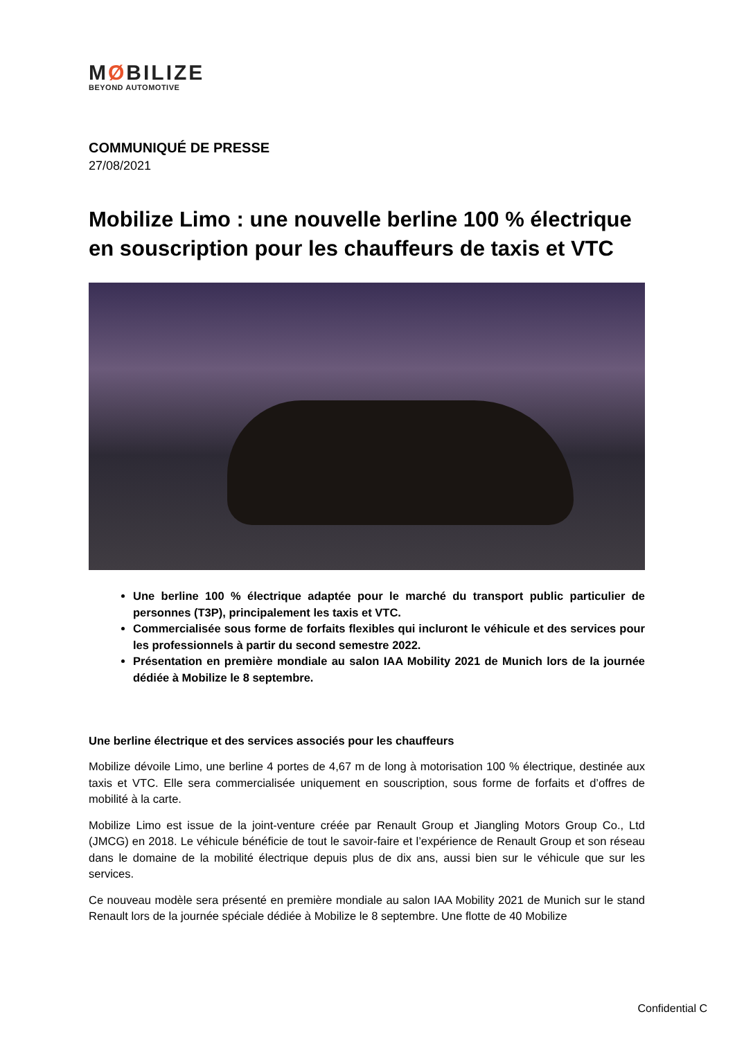MØBILIZE
BEYOND AUTOMOTIVE
COMMUNIQUÉ DE PRESSE
27/08/2021
Mobilize Limo : une nouvelle berline 100 % électrique en souscription pour les chauffeurs de taxis et VTC
Une berline 100 % électrique adaptée pour le marché du transport public particulier de personnes (T3P), principalement les taxis et VTC.
Commercialisée sous forme de forfaits flexibles qui incluront le véhicule et des services pour les professionnels à partir du second semestre 2022.
Présentation en première mondiale au salon IAA Mobility 2021 de Munich lors de la journée dédiée à Mobilize le 8 septembre.
Une berline électrique et des services associés pour les chauffeurs
Mobilize dévoile Limo, une berline 4 portes de 4,67 m de long à motorisation 100 % électrique, destinée aux taxis et VTC. Elle sera commercialisée uniquement en souscription, sous forme de forfaits et d’offres de mobilité à la carte.
Mobilize Limo est issue de la joint-venture créée par Renault Group et Jiangling Motors Group Co., Ltd (JMCG) en 2018. Le véhicule bénéficie de tout le savoir-faire et l’expérience de Renault Group et son réseau dans le domaine de la mobilité électrique depuis plus de dix ans, aussi bien sur le véhicule que sur les services.
Ce nouveau modèle sera présenté en première mondiale au salon IAA Mobility 2021 de Munich sur le stand Renault lors de la journée spéciale dédiée à Mobilize le 8 septembre. Une flotte de 40 Mobilize
Confidential C